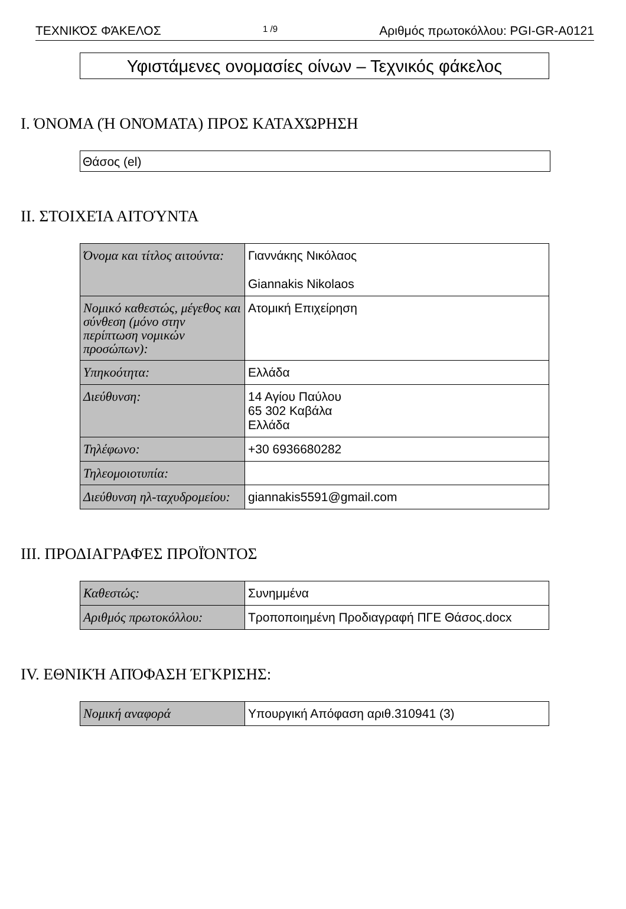ΤΕΧΝΙΚΌΣ ΦΆΚΕΛΟΣ 1 /9 Αριθμός πρωτοκόλλου: PGI-GR-A0121
Υφιστάμενες ονομασίες οίνων – Τεχνικός φάκελος
I. ΌΝΟΜΑ (Ή ΟΝΌΜΑΤΑ) ΠΡΟΣ ΚΑΤΑΧΏΡΗΣΗ
Θάσος (el)
II. ΣΤΟΙΧΕΊΑ ΑΙΤΟΎΝΤΑ
| Όνομα και τίτλος αιτούντα: | Γιαννάκης Νικόλαος Giannakis Nikolaos |
| Νομικό καθεστώς, μέγεθος και σύνθεση (μόνο στην περίπτωση νομικών προσώπων): | Ατομική Επιχείρηση |
| Υπηκοότητα: | Ελλάδα |
| Διεύθυνση: | 14 Αγίου Παύλου 65 302 Καβάλα Ελλάδα |
| Τηλέφωνο: | +30 6936680282 |
| Τηλεομοιοτυπία: | |
| Διεύθυνση ηλ-ταχυδρομείου: | giannakis5591@gmail.com |
III. ΠΡΟΔΙΑΓΡΑΦΈΣ ΠΡΟΪΌΝΤΟΣ
| Καθεστώς: | Συνημμένα |
| Αριθμός πρωτοκόλλου: | Τροποποιημένη Προδιαγραφή ΠΓΕ Θάσος.docx |
IV. ΕΘΝΙΚΉ ΑΠΌΦΑΣΗ ΈΓΚΡΙΣΗΣ:
| Νομική αναφορά | Υπουργική Απόφαση αριθ.310941 (3) |